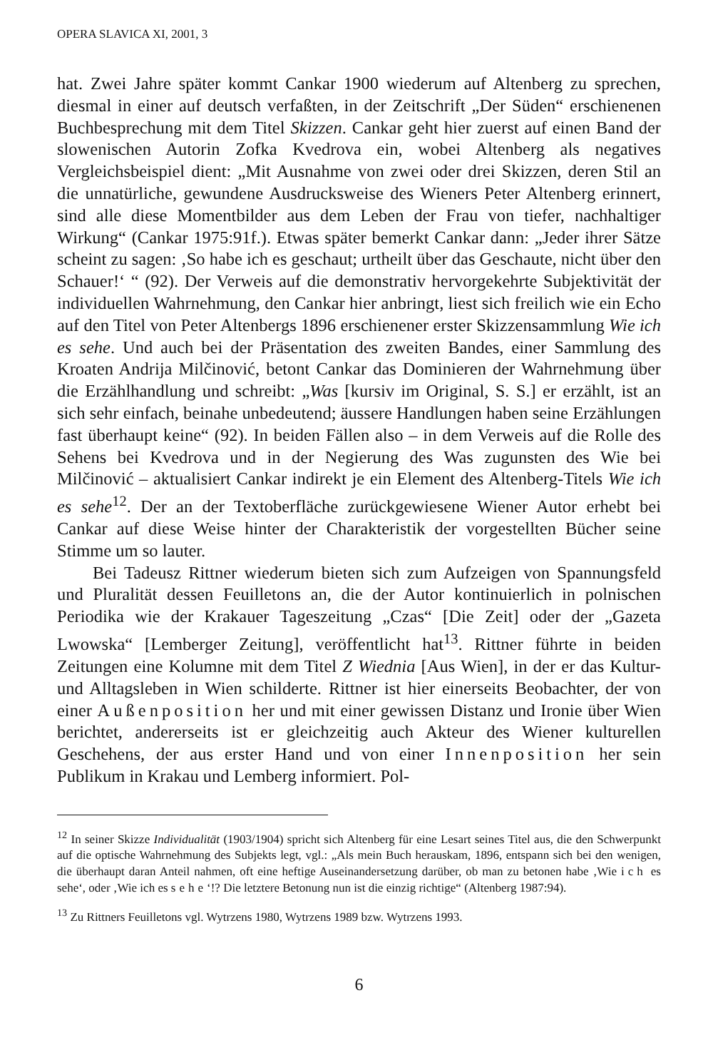OPERA SLAVICA XI, 2001, 3
hat. Zwei Jahre später kommt Cankar 1900 wiederum auf Altenberg zu sprechen, diesmal in einer auf deutsch verfaßten, in der Zeitschrift „Der Süden“ erschienenen Buchbesprechung mit dem Titel Skizzen. Cankar geht hier zuerst auf einen Band der slowenischen Autorin Zofka Kvedrova ein, wobei Altenberg als negatives Vergleichsbeispiel dient: „Mit Ausnahme von zwei oder drei Skizzen, deren Stil an die unnatürliche, gewundene Ausdrucksweise des Wieners Peter Altenberg erinnert, sind alle diese Momentbilder aus dem Leben der Frau von tiefer, nachhaltiger Wirkung“ (Cankar 1975:91f.). Etwas später bemerkt Cankar dann: „Jeder ihrer Sätze scheint zu sagen: ‚So habe ich es geschaut; urtheilt über das Geschaute, nicht über den Schauer!‘ “ (92). Der Verweis auf die demonstrativ hervorgekehrte Subjektivität der individuellen Wahrnehmung, den Cankar hier anbringt, liest sich freilich wie ein Echo auf den Titel von Peter Altenbergs 1896 erschienener erster Skizzensammlung Wie ich es sehe. Und auch bei der Präsentation des zweiten Bandes, einer Sammlung des Kroaten Andrija Milčinović, betont Cankar das Dominieren der Wahrnehmung über die Erzählhandlung und schreibt: „Was [kursiv im Original, S. S.] er erzählt, ist an sich sehr einfach, beinahe unbedeutend; äussere Handlungen haben seine Erzählungen fast überhaupt keine“ (92). In beiden Fällen also – in dem Verweis auf die Rolle des Sehens bei Kvedrova und in der Negierung des Was zugunsten des Wie bei Milčinović – aktualisiert Cankar indirekt je ein Element des Altenberg-Titels Wie ich es sehe<sup>12</sup>. Der an der Textoberfläche zurückgewiesene Wiener Autor erhebt bei Cankar auf diese Weise hinter der Charakteristik der vorgestellten Bücher seine Stimme um so lauter.
Bei Tadeusz Rittner wiederum bieten sich zum Aufzeigen von Spannungsfeld und Pluralität dessen Feuilletons an, die der Autor kontinuierlich in polnischen Periodika wie der Krakauer Tageszeitung „Czas“ [Die Zeit] oder der „Gazeta Lwowska“ [Lemberger Zeitung], veröffentlicht hat<sup>13</sup>. Rittner führte in beiden Zeitungen eine Kolumne mit dem Titel Z Wiednia [Aus Wien], in der er das Kultur- und Alltagsleben in Wien schilderte. Rittner ist hier einerseits Beobachter, der von einer Außenposition her und mit einer gewissen Distanz und Ironie über Wien berichtet, andererseits ist er gleichzeitig auch Akteur des Wiener kulturellen Geschehens, der aus erster Hand und von einer Innenposition her sein Publikum in Krakau und Lemberg informiert. Pol-
<sup>12</sup> In seiner Skizze Individualität (1903/1904) spricht sich Altenberg für eine Lesart seines Titel aus, die den Schwerpunkt auf die optische Wahrnehmung des Subjekts legt, vgl.: „Als mein Buch herauskam, 1896, entspann sich bei den wenigen, die überhaupt daran Anteil nahmen, oft eine heftige Auseinandersetzung darüber, ob man zu betonen habe ‚Wie ich es sehe‘, oder ‚Wie ich es sehe‘!? Die letztere Betonung nun ist die einzig richtige“ (Altenberg 1987:94).
<sup>13</sup> Zu Rittners Feuilletons vgl. Wytrzens 1980, Wytrzens 1989 bzw. Wytrzens 1993.
6